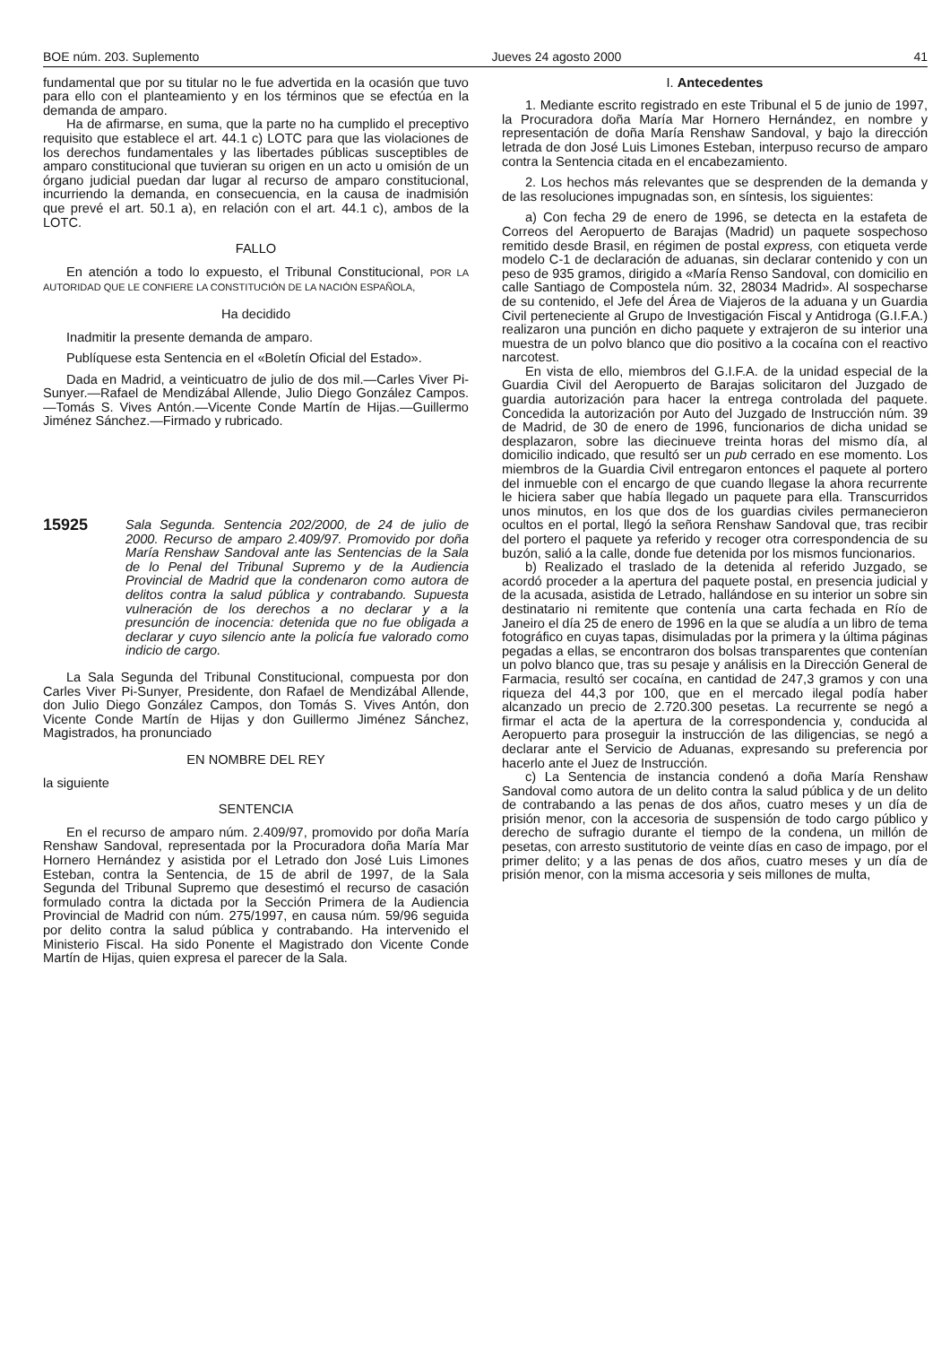BOE núm. 203. Suplemento Jueves 24 agosto 2000 41
fundamental que por su titular no le fue advertida en la ocasión que tuvo para ello con el planteamiento y en los términos que se efectúa en la demanda de amparo.
Ha de afirmarse, en suma, que la parte no ha cumplido el preceptivo requisito que establece el art. 44.1 c) LOTC para que las violaciones de los derechos fundamentales y las libertades públicas susceptibles de amparo constitucional que tuvieran su origen en un acto u omisión de un órgano judicial puedan dar lugar al recurso de amparo constitucional, incurriendo la demanda, en consecuencia, en la causa de inadmisión que prevé el art. 50.1 a), en relación con el art. 44.1 c), ambos de la LOTC.
FALLO
En atención a todo lo expuesto, el Tribunal Constitucional, POR LA AUTORIDAD QUE LE CONFIERE LA CONSTITUCIÓN DE LA NACIÓN ESPAÑOLA,
Ha decidido
Inadmitir la presente demanda de amparo.
Publíquese esta Sentencia en el «Boletín Oficial del Estado».
Dada en Madrid, a veinticuatro de julio de dos mil.—Carles Viver Pi-Sunyer.—Rafael de Mendizábal Allende, Julio Diego González Campos.—Tomás S. Vives Antón.—Vicente Conde Martín de Hijas.—Guillermo Jiménez Sánchez.—Firmado y rubricado.
15925 Sala Segunda. Sentencia 202/2000, de 24 de julio de 2000. Recurso de amparo 2.409/97. Promovido por doña María Renshaw Sandoval ante las Sentencias de la Sala de lo Penal del Tribunal Supremo y de la Audiencia Provincial de Madrid que la condenaron como autora de delitos contra la salud pública y contrabando. Supuesta vulneración de los derechos a no declarar y a la presunción de inocencia: detenida que no fue obligada a declarar y cuyo silencio ante la policía fue valorado como indicio de cargo.
La Sala Segunda del Tribunal Constitucional, compuesta por don Carles Viver Pi-Sunyer, Presidente, don Rafael de Mendizábal Allende, don Julio Diego González Campos, don Tomás S. Vives Antón, don Vicente Conde Martín de Hijas y don Guillermo Jiménez Sánchez, Magistrados, ha pronunciado
EN NOMBRE DEL REY
la siguiente
SENTENCIA
En el recurso de amparo núm. 2.409/97, promovido por doña María Renshaw Sandoval, representada por la Procuradora doña María Mar Hornero Hernández y asistida por el Letrado don José Luis Limones Esteban, contra la Sentencia, de 15 de abril de 1997, de la Sala Segunda del Tribunal Supremo que desestimó el recurso de casación formulado contra la dictada por la Sección Primera de la Audiencia Provincial de Madrid con núm. 275/1997, en causa núm. 59/96 seguida por delito contra la salud pública y contrabando. Ha intervenido el Ministerio Fiscal. Ha sido Ponente el Magistrado don Vicente Conde Martín de Hijas, quien expresa el parecer de la Sala.
I. Antecedentes
1. Mediante escrito registrado en este Tribunal el 5 de junio de 1997, la Procuradora doña María Mar Hornero Hernández, en nombre y representación de doña María Renshaw Sandoval, y bajo la dirección letrada de don José Luis Limones Esteban, interpuso recurso de amparo contra la Sentencia citada en el encabezamiento.
2. Los hechos más relevantes que se desprenden de la demanda y de las resoluciones impugnadas son, en síntesis, los siguientes:
a) Con fecha 29 de enero de 1996, se detecta en la estafeta de Correos del Aeropuerto de Barajas (Madrid) un paquete sospechoso remitido desde Brasil, en régimen de postal express, con etiqueta verde modelo C-1 de declaración de aduanas, sin declarar contenido y con un peso de 935 gramos, dirigido a «María Renso Sandoval, con domicilio en calle Santiago de Compostela núm. 32, 28034 Madrid». Al sospecharse de su contenido, el Jefe del Área de Viajeros de la aduana y un Guardia Civil perteneciente al Grupo de Investigación Fiscal y Antidroga (G.I.F.A.) realizaron una punción en dicho paquete y extrajeron de su interior una muestra de un polvo blanco que dio positivo a la cocaína con el reactivo narcotest.
En vista de ello, miembros del G.I.F.A. de la unidad especial de la Guardia Civil del Aeropuerto de Barajas solicitaron del Juzgado de guardia autorización para hacer la entrega controlada del paquete. Concedida la autorización por Auto del Juzgado de Instrucción núm. 39 de Madrid, de 30 de enero de 1996, funcionarios de dicha unidad se desplazaron, sobre las diecinueve treinta horas del mismo día, al domicilio indicado, que resultó ser un pub cerrado en ese momento. Los miembros de la Guardia Civil entregaron entonces el paquete al portero del inmueble con el encargo de que cuando llegase la ahora recurrente le hiciera saber que había llegado un paquete para ella. Transcurridos unos minutos, en los que dos de los guardias civiles permanecieron ocultos en el portal, llegó la señora Renshaw Sandoval que, tras recibir del portero el paquete ya referido y recoger otra correspondencia de su buzón, salió a la calle, donde fue detenida por los mismos funcionarios.
b) Realizado el traslado de la detenida al referido Juzgado, se acordó proceder a la apertura del paquete postal, en presencia judicial y de la acusada, asistida de Letrado, hallándose en su interior un sobre sin destinatario ni remitente que contenía una carta fechada en Río de Janeiro el día 25 de enero de 1996 en la que se aludía a un libro de tema fotográfico en cuyas tapas, disimuladas por la primera y la última páginas pegadas a ellas, se encontraron dos bolsas transparentes que contenían un polvo blanco que, tras su pesaje y análisis en la Dirección General de Farmacia, resultó ser cocaína, en cantidad de 247,3 gramos y con una riqueza del 44,3 por 100, que en el mercado ilegal podía haber alcanzado un precio de 2.720.300 pesetas. La recurrente se negó a firmar el acta de la apertura de la correspondencia y, conducida al Aeropuerto para proseguir la instrucción de las diligencias, se negó a declarar ante el Servicio de Aduanas, expresando su preferencia por hacerlo ante el Juez de Instrucción.
c) La Sentencia de instancia condenó a doña María Renshaw Sandoval como autora de un delito contra la salud pública y de un delito de contrabando a las penas de dos años, cuatro meses y un día de prisión menor, con la accesoria de suspensión de todo cargo público y derecho de sufragio durante el tiempo de la condena, un millón de pesetas, con arresto sustitutorio de veinte días en caso de impago, por el primer delito; y a las penas de dos años, cuatro meses y un día de prisión menor, con la misma accesoria y seis millones de multa,